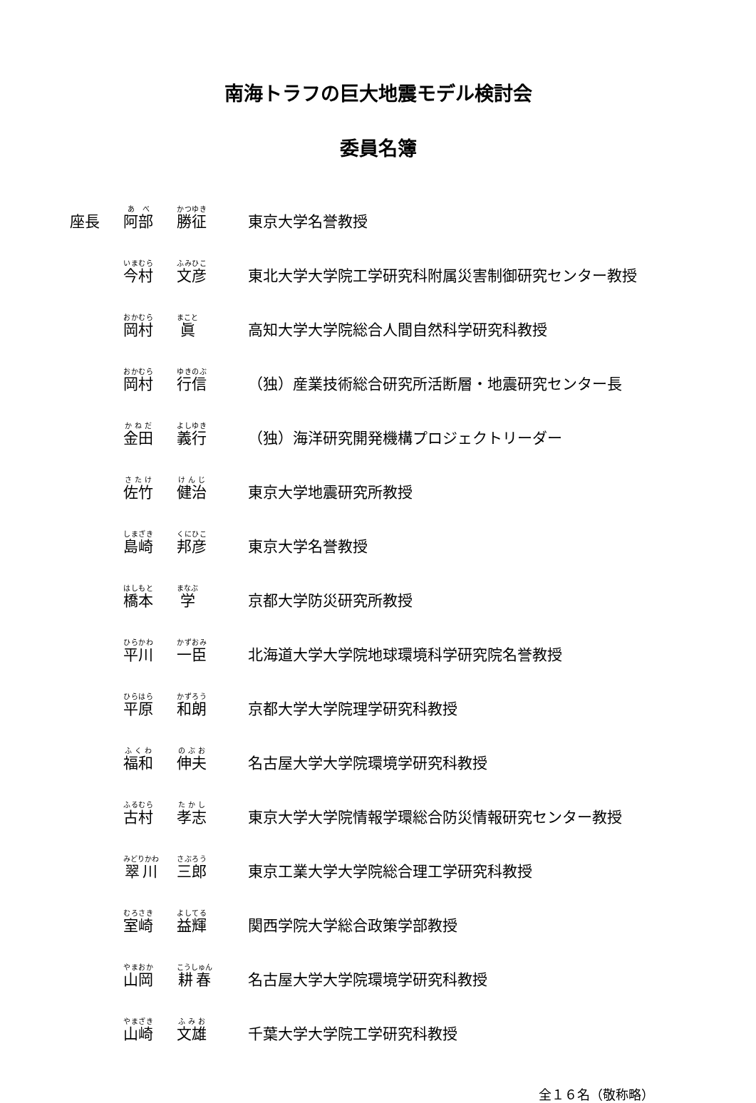南海トラフの巨大地震モデル検討会
委員名簿
| 座長 | 阿部 | 勝征 | 東京大学名誉教授 |
| | 今村 | 文彦 | 東北大学大学院工学研究科附属災害制御研究センター教授 |
| | 岡村 | 眞 | 高知大学大学院総合人間自然科学研究科教授 |
| | 岡村 | 行信 | （独）産業技術総合研究所活断層・地震研究センター長 |
| | 金田 | 義行 | （独）海洋研究開発機構プロジェクトリーダー |
| | 佐竹 | 健治 | 東京大学地震研究所教授 |
| | 島崎 | 邦彦 | 東京大学名誉教授 |
| | 橋本 | 学 | 京都大学防災研究所教授 |
| | 平川 | 一臣 | 北海道大学大学院地球環境科学研究院名誉教授 |
| | 平原 | 和朗 | 京都大学大学院理学研究科教授 |
| | 福和 | 伸夫 | 名古屋大学大学院環境学研究科教授 |
| | 古村 | 孝志 | 東京大学大学院情報学環総合防災情報研究センター教授 |
| | 翠川 | 三郎 | 東京工業大学大学院総合理工学研究科教授 |
| | 室崎 | 益輝 | 関西学院大学総合政策学部教授 |
| | 山岡 | 耕春 | 名古屋大学大学院環境学研究科教授 |
| | 山崎 | 文雄 | 千葉大学大学院工学研究科教授 |
全１６名（敬称略）